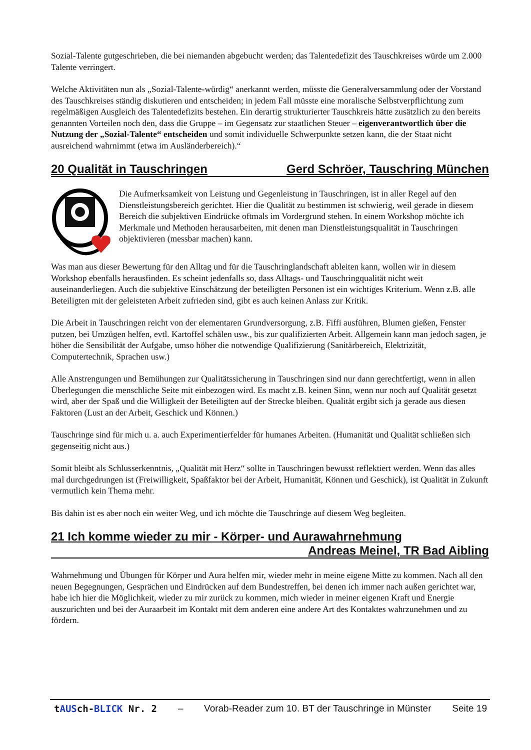Sozial-Talente gutgeschrieben, die bei niemanden abgebucht werden; das Talentedefizit des Tauschkreises würde um 2.000 Talente verringert.
Welche Aktivitäten nun als „Sozial-Talente-würdig“ anerkannt werden, müsste die Generalversammlung oder der Vorstand des Tauschkreises ständig diskutieren und entscheiden; in jedem Fall müsste eine moralische Selbstverpflichtung zum regelmäßigen Ausgleich des Talentedefizits bestehen. Ein derartig strukturierter Tauschkreis hätte zusätzlich zu den bereits genannten Vorteilen noch den, dass die Gruppe – im Gegensatz zur staatlichen Steuer – eigenverantwortlich über die Nutzung der „Sozial-Talente“ entscheiden und somit individuelle Schwerpunkte setzen kann, die der Staat nicht ausreichend wahrnimmt (etwa im Ausländerbereich).“
20 Qualität in Tauschringen Gerd Schröer, Tauschring München
Die Aufmerksamkeit von Leistung und Gegenleistung in Tauschringen, ist in aller Regel auf den Dienstleistungsbereich gerichtet. Hier die Qualität zu bestimmen ist schwierig, weil gerade in diesem Bereich die subjektiven Eindrücke oftmals im Vordergrund stehen. In einem Workshop möchte ich Merkmale und Methoden herausarbeiten, mit denen man Dienstleistungsqualität in Tauschringen objektivieren (messbar machen) kann.
Was man aus dieser Bewertung für den Alltag und für die Tauschringlandschaft ableiten kann, wollen wir in diesem Workshop ebenfalls herausfinden. Es scheint jedenfalls so, dass Alltags- und Tauschringqualität nicht weit auseinanderliegen. Auch die subjektive Einschätzung der beteiligten Personen ist ein wichtiges Kriterium. Wenn z.B. alle Beteiligten mit der geleisteten Arbeit zufrieden sind, gibt es auch keinen Anlass zur Kritik.
Die Arbeit in Tauschringen reicht von der elementaren Grundversorgung, z.B. Fiffi ausführen, Blumen gießen, Fenster putzen, bei Umzügen helfen, evtl. Kartoffel schälen usw., bis zur qualifizierten Arbeit. Allgemein kann man jedoch sagen, je höher die Sensibilität der Aufgabe, umso höher die notwendige Qualifizierung (Sanitärbereich, Elektrizität, Computertechnik, Sprachen usw.)
Alle Anstrengungen und Bemühungen zur Qualitätssicherung in Tauschringen sind nur dann gerechtfertigt, wenn in allen Überlegungen die menschliche Seite mit einbezogen wird. Es macht z.B. keinen Sinn, wenn nur noch auf Qualität gesetzt wird, aber der Spaß und die Willigkeit der Beteiligten auf der Strecke bleiben. Qualität ergibt sich ja gerade aus diesen Faktoren (Lust an der Arbeit, Geschick und Können.)
Tauschringe sind für mich u. a. auch Experimentierfelder für humanes Arbeiten. (Humanität und Qualität schließen sich gegenseitig nicht aus.)
Somit bleibt als Schlusserkenntnis, „Qualität mit Herz“ sollte in Tauschringen bewusst reflektiert werden. Wenn das alles mal durchgedrungen ist (Freiwilligkeit, Spaßfaktor bei der Arbeit, Humanität, Können und Geschick), ist Qualität in Zukunft vermutlich kein Thema mehr.
Bis dahin ist es aber noch ein weiter Weg, und ich möchte die Tauschringe auf diesem Weg begleiten.
21 Ich komme wieder zu mir - Körper- und Aurawahrnehmung
Andreas Meinel, TR Bad Aibling
Wahrnehmung und Übungen für Körper und Aura helfen mir, wieder mehr in meine eigene Mitte zu kommen. Nach all den neuen Begegnungen, Gesprächen und Eindrücken auf dem Bundestreffen, bei denen ich immer nach außen gerichtet war, habe ich hier die Möglichkeit, wieder zu mir zurück zu kommen, mich wieder in meiner eigenen Kraft und Energie auszurichten und bei der Auraarbeit im Kontakt mit dem anderen eine andere Art des Kontaktes wahrzunehmen und zu fördern.
tAUSch-BLICK Nr. 2 – Vorab-Reader zum 10. BT der Tauschringe in Münster Seite 19